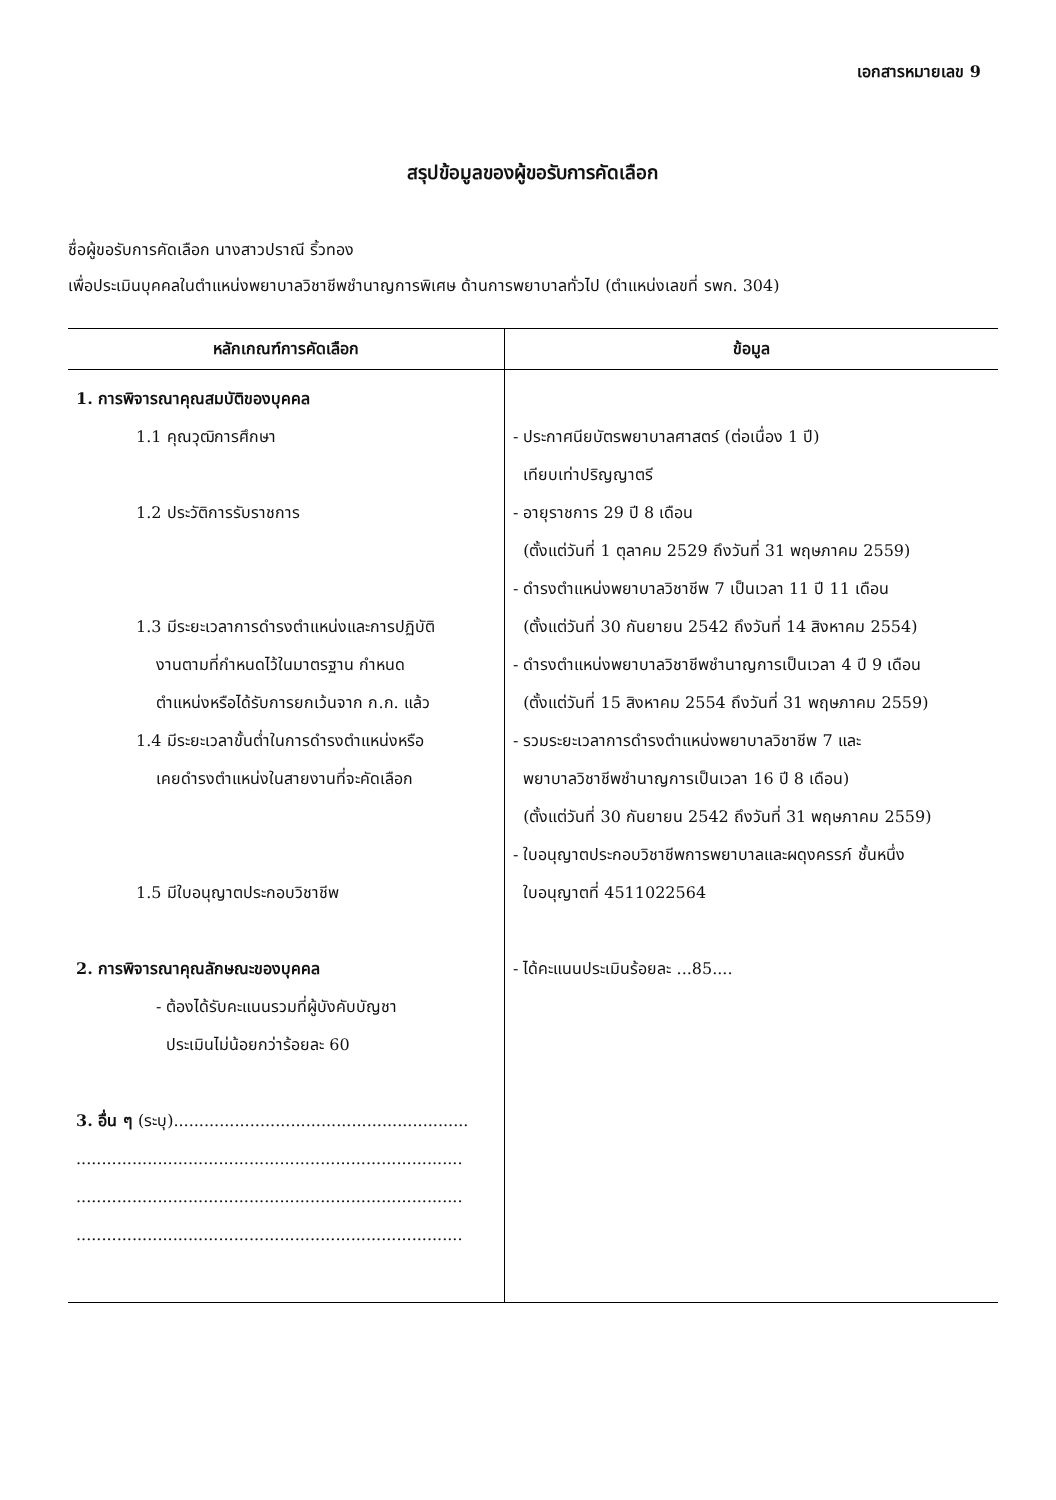เอกสารหมายเลข 9
สรุปข้อมูลของผู้ขอรับการคัดเลือก
ชื่อผู้ขอรับการคัดเลือก นางสาวปราณี ริ้วทอง
เพื่อประเมินบุคคลในตำแหน่งพยาบาลวิชาชีพชำนาญการพิเศษ ด้านการพยาบาลทั่วไป (ตำแหน่งเลขที่ รพก. 304)
| หลักเกณฑ์การคัดเลือก | ข้อมูล |
| --- | --- |
| 1. การพิจารณาคุณสมบัติของบุคคล 1.1 คุณวุฒิการศึกษา 1.2 ประวัติการรับราชการ 1.3 มีระยะเวลาการดำรงตำแหน่งและการปฏิบัติ งานตามที่กำหนดไว้ในมาตรฐาน กำหนด ตำแหน่งหรือได้รับการยกเว้นจาก ก.ก. แล้ว 1.4 มีระยะเวลาขั้นต่ำในการดำรงตำแหน่งหรือ เคยดำรงตำแหน่งในสายงานที่จะคัดเลือก 1.5 มีใบอนุญาตประกอบวิชาชีพ 2. การพิจารณาคุณลักษณะของบุคคล - ต้องได้รับคะแนนรวมที่ผู้บังคับบัญชา ประเมินไม่น้อยกว่าร้อยละ 60 3. อื่น ๆ (ระบุ).......................................................... ............................................................................ ............................................................................ ............................................................................ | - ประกาศนียบัตรพยาบาลศาสตร์ (ต่อเนื่อง 1 ปี) เทียบเท่าปริญญาตรี - อายุราชการ 29 ปี 8 เดือน (ตั้งแต่วันที่ 1 ตุลาคม 2529 ถึงวันที่ 31 พฤษภาคม 2559) - ดำรงตำแหน่งพยาบาลวิชาชีพ 7 เป็นเวลา 11 ปี 11 เดือน (ตั้งแต่วันที่ 30 กันยายน 2542 ถึงวันที่ 14 สิงหาคม 2554) - ดำรงตำแหน่งพยาบาลวิชาชีพชำนาญการเป็นเวลา 4 ปี 9 เดือน (ตั้งแต่วันที่ 15 สิงหาคม 2554 ถึงวันที่ 31 พฤษภาคม 2559) - รวมระยะเวลาการดำรงตำแหน่งพยาบาลวิชาชีพ 7 และ พยาบาลวิชาชีพชำนาญการเป็นเวลา 16 ปี 8 เดือน) (ตั้งแต่วันที่ 30 กันยายน 2542 ถึงวันที่ 31 พฤษภาคม 2559) - ใบอนุญาตประกอบวิชาชีพการพยาบาลและผดุงครรภ์ ชั้นหนึ่ง ใบอนุญาตที่ 4511022564 - ได้คะแนนประเมินร้อยละ ...85.... |